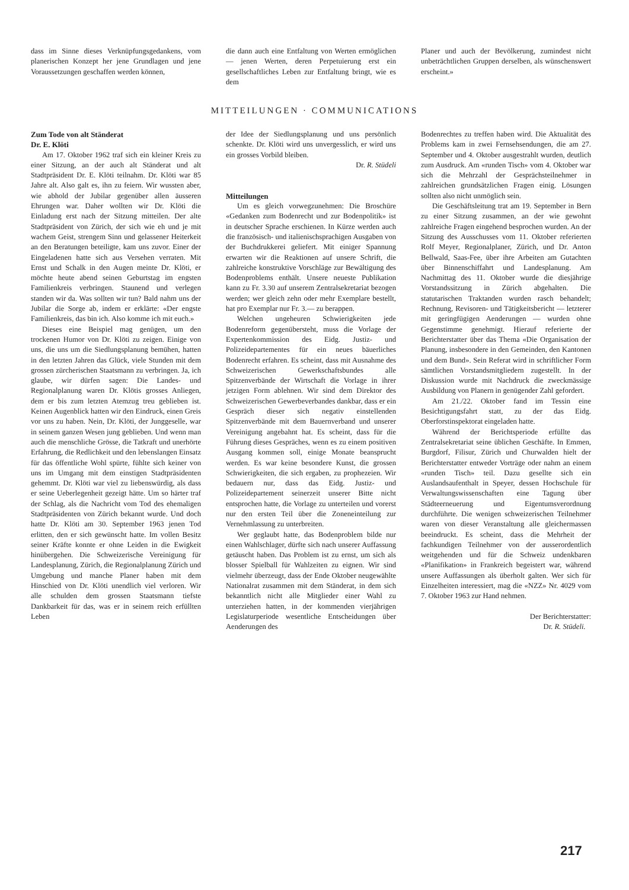dass im Sinne dieses Verknüpfungsgedankens, vom planerischen Konzept her jene Grundlagen und jene Voraussetzungen geschaffen werden können,
die dann auch eine Entfaltung von Werten ermöglichen — jenen Werten, deren Perpetuierung erst ein gesellschaftliches Leben zur Entfaltung bringt, wie es dem
Planer und auch der Bevölkerung, zumindest nicht unbeträchtlichen Gruppen derselben, als wünschenswert erscheint.»
MITTEILUNGEN · COMMUNICATIONS
Zum Tode von alt Ständerat
Dr. E. Klöti
Am 17. Oktober 1962 traf sich ein kleiner Kreis zu einer Sitzung, an der auch alt Ständerat und alt Stadtpräsident Dr. E. Klöti teilnahm. Dr. Klöti war 85 Jahre alt. Also galt es, ihn zu feiern. Wir wussten aber, wie abhold der Jubilar gegenüber allen äusseren Ehrungen war. Daher wollten wir Dr. Klöti die Einladung erst nach der Sitzung mitteilen. Der alte Stadtpräsident von Zürich, der sich wie eh und je mit wachem Geist, strengem Sinn und gelassener Heiterkeit an den Beratungen beteiligte, kam uns zuvor. Einer der Eingeladenen hatte sich aus Versehen verraten. Mit Ernst und Schalk in den Augen meinte Dr. Klöti, er möchte heute abend seinen Geburtstag im engsten Familienkreis verbringen. Staunend und verlegen standen wir da. Was sollten wir tun? Bald nahm uns der Jubilar die Sorge ab, indem er erklärte: «Der engste Familienkreis, das bin ich. Also komme ich mit euch.»
Dieses eine Beispiel mag genügen, um den trockenen Humor von Dr. Klöti zu zeigen. Einige von uns, die uns um die Siedlungsplanung bemühen, hatten in den letzten Jahren das Glück, viele Stunden mit dem grossen zürcherischen Staatsmann zu verbringen. Ja, ich glaube, wir dürfen sagen: Die Landes- und Regionalplanung waren Dr. Klötis grosses Anliegen, dem er bis zum letzten Atemzug treu geblieben ist. Keinen Augenblick hatten wir den Eindruck, einen Greis vor uns zu haben. Nein, Dr. Klöti, der Junggeselle, war in seinem ganzen Wesen jung geblieben. Und wenn man auch die menschliche Grösse, die Tatkraft und unerhörte Erfahrung, die Redlichkeit und den lebenslangen Einsatz für das öffentliche Wohl spürte, fühlte sich keiner von uns im Umgang mit dem einstigen Stadtpräsidenten gehemmt. Dr. Klöti war viel zu liebenswürdig, als dass er seine Ueberlegenheit gezeigt hätte. Um so härter traf der Schlag, als die Nachricht vom Tod des ehemaligen Stadtpräsidenten von Zürich bekannt wurde. Und doch hatte Dr. Klöti am 30. September 1963 jenen Tod erlitten, den er sich gewünscht hatte. Im vollen Besitz seiner Kräfte konnte er ohne Leiden in die Ewigkeit hinübergehen. Die Schweizerische Vereinigung für Landesplanung, Zürich, die Regionalplanung Zürich und Umgebung und manche Planer haben mit dem Hinschied von Dr. Klöti unendlich viel verloren. Wir alle schulden dem grossen Staatsmann tiefste Dankbarkeit für das, was er in seinem reich erfüllten Leben
der Idee der Siedlungsplanung und uns persönlich schenkte. Dr. Klöti wird uns unvergesslich, er wird uns ein grosses Vorbild bleiben.
Dr. R. Stüdeli
Mitteilungen
Um es gleich vorwegzunehmen: Die Broschüre «Gedanken zum Bodenrecht und zur Bodenpolitik» ist in deutscher Sprache erschienen. In Kürze werden auch die französisch- und italienischsprachigen Ausgaben von der Buchdrukkerei geliefert. Mit einiger Spannung erwarten wir die Reaktionen auf unsere Schrift, die zahlreiche konstruktive Vorschläge zur Bewältigung des Bodenproblems enthält. Unsere neueste Publikation kann zu Fr. 3.30 auf unserem Zentralsekretariat bezogen werden; wer gleich zehn oder mehr Exemplare bestellt, hat pro Exemplar nur Fr. 3.— zu berappen.
Welchen ungeheuren Schwierigkeiten jede Bodenreform gegenübersteht, muss die Vorlage der Expertenkommission des Eidg. Justiz- und Polizeidepartementes für ein neues bäuerliches Bodenrecht erfahren. Es scheint, dass mit Ausnahme des Schweizerischen Gewerkschaftsbundes alle Spitzenverbände der Wirtschaft die Vorlage in ihrer jetzigen Form ablehnen. Wir sind dem Direktor des Schweizerischen Gewerbeverbandes dankbar, dass er ein Gespräch dieser sich negativ einstellenden Spitzenverbände mit dem Bauernverband und unserer Vereinigung angebahnt hat. Es scheint, dass für die Führung dieses Gespräches, wenn es zu einem positiven Ausgang kommen soll, einige Monate beansprucht werden. Es war keine besondere Kunst, die grossen Schwierigkeiten, die sich ergaben, zu prophezeien. Wir bedauern nur, dass das Eidg. Justiz- und Polizeidepartement seinerzeit unserer Bitte nicht entsprochen hatte, die Vorlage zu unterteilen und vorerst nur den ersten Teil über die Zoneneinteilung zur Vernehmlassung zu unterbreiten.
Wer geglaubt hatte, das Bodenproblem bilde nur einen Wahlschlager, dürfte sich nach unserer Auffassung getäuscht haben. Das Problem ist zu ernst, um sich als blosser Spielball für Wahlzeiten zu eignen. Wir sind vielmehr überzeugt, dass der Ende Oktober neugewählte Nationalrat zusammen mit dem Ständerat, in dem sich bekanntlich nicht alle Mitglieder einer Wahl zu unterziehen hatten, in der kommenden vierjährigen Legislaturperiode wesentliche Entscheidungen über Aenderungen des
Bodenrechtes zu treffen haben wird. Die Aktualität des Problems kam in zwei Fernsehsendungen, die am 27. September und 4. Oktober ausgestrahlt wurden, deutlich zum Ausdruck. Am «runden Tisch» vom 4. Oktober war sich die Mehrzahl der Gesprächsteilnehmer in zahlreichen grundsätzlichen Fragen einig. Lösungen sollten also nicht unmöglich sein.
Die Geschäftsleitung trat am 19. September in Bern zu einer Sitzung zusammen, an der wie gewohnt zahlreiche Fragen eingehend besprochen wurden. An der Sitzung des Ausschusses vom 11. Oktober referierten Rolf Meyer, Regionalplaner, Zürich, und Dr. Anton Bellwald, Saas-Fee, über ihre Arbeiten am Gutachten über Binnenschiffahrt und Landesplanung. Am Nachmittag des 11. Oktober wurde die diesjährige Vorstandssitzung in Zürich abgehalten. Die statutarischen Traktanden wurden rasch behandelt; Rechnung, Revisoren- und Tätigkeitsbericht — letzterer mit geringfügigen Aenderungen — wurden ohne Gegenstimme genehmigt. Hierauf referierte der Berichterstatter über das Thema «Die Organisation der Planung, insbesondere in den Gemeinden, den Kantonen und dem Bund». Sein Referat wird in schriftlicher Form sämtlichen Vorstandsmitgliedern zugestellt. In der Diskussion wurde mit Nachdruck die zweckmässige Ausbildung von Planern in genügender Zahl gefordert.
Am 21./22. Oktober fand im Tessin eine Besichtigungsfahrt statt, zu der das Eidg. Oberforstinspektorat eingeladen hatte.
Während der Berichtsperiode erfüllte das Zentralsekretariat seine üblichen Geschäfte. In Emmen, Burgdorf, Filisur, Zürich und Churwalden hielt der Berichterstatter entweder Vorträge oder nahm an einem «runden Tisch» teil. Dazu gesellte sich ein Auslandsaufenthalt in Speyer, dessen Hochschule für Verwaltungswissenschaften eine Tagung über Städteerneuerung und Eigentumsverordnung durchführte. Die wenigen schweizerischen Teilnehmer waren von dieser Veranstaltung alle gleichermassen beeindruckt. Es scheint, dass die Mehrheit der fachkundigen Teilnehmer von der ausserordentlich weitgehenden und für die Schweiz undenkbaren «Planifikation» in Frankreich begeistert war, während unsere Auffassungen als überholt galten. Wer sich für Einzelheiten interessiert, mag die «NZZ» Nr. 4029 vom 7. Oktober 1963 zur Hand nehmen.
Der Berichterstatter:
Dr. R. Stüdeli.
217